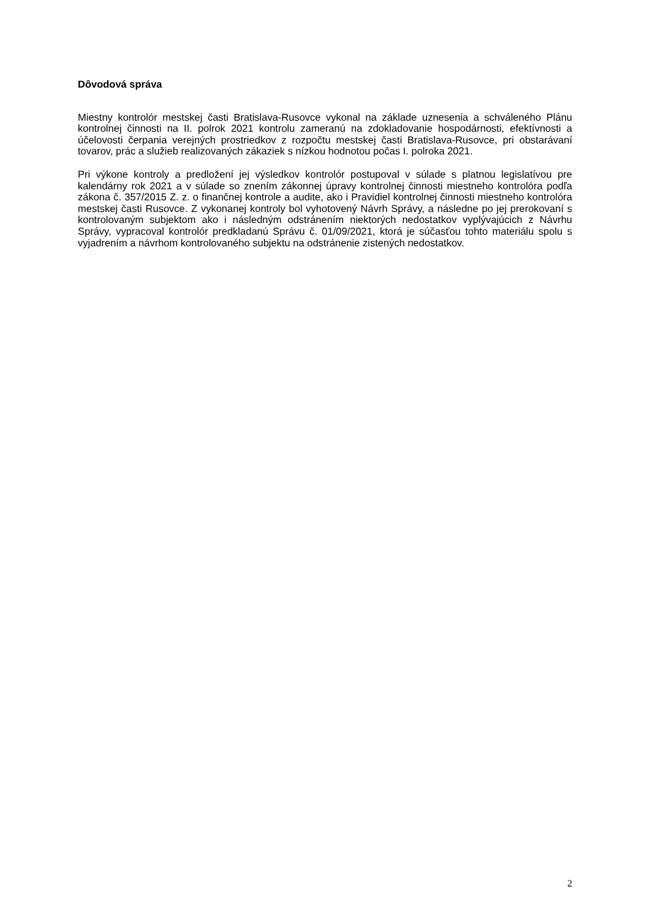Dôvodová správa
Miestny kontrolór mestskej časti Bratislava-Rusovce vykonal na základe uznesenia a schváleného Plánu kontrolnej činnosti na II. polrok 2021 kontrolu zameranú na zdokladovanie hospodárnosti, efektívnosti a účelovosti čerpania verejných prostriedkov z rozpočtu mestskej časti Bratislava-Rusovce, pri obstarávaní tovarov, prác a služieb realizovaných zákaziek s nízkou hodnotou počas I. polroka 2021.
Pri výkone kontroly a predložení jej výsledkov kontrolór postupoval v súlade s platnou legislatívou pre kalendárny rok 2021 a v súlade so znením zákonnej úpravy kontrolnej činnosti miestneho kontrolóra podľa zákona č. 357/2015 Z. z. o finančnej kontrole a audite, ako i Pravidiel kontrolnej činnosti miestneho kontrolóra mestskej časti Rusovce. Z vykonanej kontroly bol vyhotovený Návrh Správy, a následne po jej prerokovaní s kontrolovaným subjektom ako i následným odstránením niektorých nedostatkov vyplývajúcich z Návrhu Správy, vypracoval kontrolór predkladanú Správu č. 01/09/2021, ktorá je súčasťou tohto materiálu spolu s vyjadrením a návrhom kontrolovaného subjektu na odstránenie zistených nedostatkov.
2